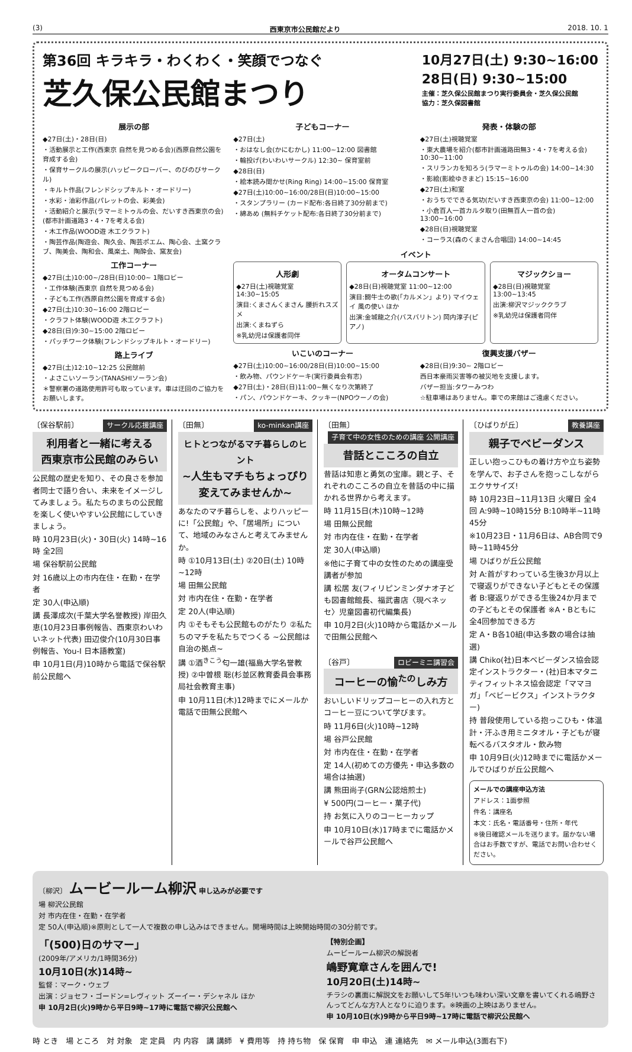(3) 西東京市公民館だより 2018. 10. 1
第36回 キラキラ・わくわく・笑顔でつなぐ
芝久保公民館まつり
10月27日(土) 9:30~16:00
28日(日) 9:30~15:00
主催：芝久保公民館まつり実行委員会・芝久保公民館
協力：芝久保図書館
展示の部
◆27日(土)・28日(日)
・活動展示と工作(西東京 自然を見つめる会)(西原自然公園を育成する会)
・保育サークルの展示(ハッピークローバー、のびのびサークル)
・キルト作品(フレンドシップキルト・オードリー)
・水彩・油彩作品(パレットの会、彩美会)
・活動紹介と展示(ラマーミトゥルの会、だいすき西東京の会)(都市計画道路3・4・7を考える会)
・木工作品(WOOD遊 木工クラフト)
・陶芸作品(陶遊会、陶久会、陶芸ポエム、陶心会、土窯クラブ、陶美会、陶和会、風楽土、陶酔会、窯友会)
工作コーナー
◆27日(土)10:00~/28日(日)10:00~ 1階ロビー
・工作体験(西東京 自然を見つめる会)
・子ども工作(西原自然公園を育成する会)
◆27日(土)10:30~16:00 2階ロビー
・クラフト体験(WOOD遊 木工クラフト)
◆28日(日)9:30~15:00 2階ロビー
・パッチワーク体験(フレンドシップキルト・オードリー)
路上ライブ
◆27日(土)12:10~12:25 公民館前
・よさこいソーラン(TANASHIソーラン会)
＊警察署の道路使用許可も取っています。車は迂回のご協力をお願いします。
子どもコーナー
◆27日(土)
・おはなし会(かにむかし) 11:00~12:00 図書館
・輪投げ(わいわいサークル) 12:30~ 保育室前
◆28日(日)
・絵本読み聞かせ(Ring Ring) 14:00~15:00 保育室
◆27日(土)10:00~16:00/28日(日)10:00~15:00
・スタンプラリー (カード配布:各日終了30分前まで)
・綿あめ (無料チケット配布:各日終了30分前まで)
発表・体験の部
◆27日(土)視聴覚室
・東大農場を紹介(都市計画道路田無3・4・7を考える会) 10:30~11:00
・スリランカを知ろう(ラマーミトゥルの会) 14:00~14:30
・影絵(影絵ゆきまど) 15:15~16:00
◆27日(土)和室
・おうちでできる気功(だいすき西東京の会) 11:00~12:00
・小倉百人一首カルタ取り(田無百人一首の会) 13:00~16:00
◆28日(日)視聴覚室
・コーラス(森のくまさん合唱団) 14:00~14:45
イベント
人形劇
◆27日(土)視聴覚室 14:30~15:05
演目:くまさんくまさん 腰折れスズメ
出演:くまねずら
※乳幼児は保護者同伴
オータムコンサート
◆28日(日)視聴覚室 11:00~12:00
演目:闘牛士の歌(「カルメン」より) マイウェイ 風の使い ほか
出演:金城龍之介(バスバリトン) 岡内淳子(ピアノ)
マジックショー
◆28日(日)視聴覚室 13:00~13:45
出演:柳沢マジッククラブ
※乳幼児は保護者同伴
いこいのコーナー
◆27日(土)10:00~16:00/28日(日)10:00~15:00
・飲み物、パウンドケーキ(実行委員会有志)
◆27日(土)・28日(日)11:00~無くなり次第終了
・パン、パウンドケーキ、クッキー(NPOウーノの会)
復興支援バザー
◆28日(日)9:30~ 2階ロビー
西日本豪雨災害等の被災地を支援します。
バザー担当:タワーみつわ
☆駐車場はありません。車での来館はご遠慮ください。
〔保谷駅前〕 サークル応援講座
利用者と一緒に考える
西東京市公民館のみらい
公民館の歴史を知り、その良さを参加者同士で語り合い、未来をイメージしてみましょう。私たちのまちの公民館を楽しく使いやすい公民館にしていきましょう。
時 10月23日(火)・30日(火) 14時~16時 全2回
場 保谷駅前公民館
対 16歳以上の市内在住・在勤・在学者
定 30人(申込順)
講 長澤成次(千葉大学名誉教授) 岸田久恵(10月23日事例報告、西東京わいわいネット代表) 田辺俊介(10月30日事例報告、You-I 日本語教室)
申 10月1日(月)10時から電話で保谷駅前公民館へ
〔田無〕 ko-minkan講座
ヒトとつながるマチ暮らしのヒント
~人生もマチもちょっぴり変えてみませんか~
あなたのマチ暮らしを、よりハッピーに!「公民館」や、「居場所」について、地域のみなさんと考えてみませんか。
時 ①10月13日(土) ②20日(土) 10時~12時
場 田無公民館
対 市内在住・在勤・在学者
定 20人(申込順)
内 ①そもそも公民館ものがたり ②私たちのマチを私たちでつくる ~公民館は自治の拠点~
講 ①酒<sup>きこう</sup>匂一雄(福島大学名誉教授) ②中曽根 聡(杉並区教育委員会事務局社会教育主事)
申 10月11日(木)12時までにメールか電話で田無公民館へ
〔田無〕 子育て中の女性のための講座 公開講座
昔話とこころの自立
昔話は知恵と勇気の宝庫。親と子、それぞれのこころの自立を昔話の中に描かれる世界から考えます。
時 11月15日(木)10時~12時
場 田無公民館
対 市内在住・在勤・在学者
定 30人(申込順)
※他に子育て中の女性のための講座受講者が参加
講 松居 友(フィリピンミンダナオ子ども図書館館長、福武書店〈現ベネッセ〉児童図書初代編集長)
申 10月2日(火)10時から電話かメールで田無公民館へ
〔谷戸〕 ロビーミニ講習会
コーヒーの愉<sup>たの</sup>しみ方
おいしいドリップコーヒーの入れ方とコーヒー豆について学びます。
時 11月6日(火)10時~12時
場 谷戸公民館
対 市内在住・在勤・在学者
定 14人(初めての方優先・申込多数の場合は抽選)
講 熊田尚子(GRN公認焙煎士)
¥ 500円(コーヒー・菓子代)
持 お気に入りのコーヒーカップ
申 10月10日(水)17時までに電話かメールで谷戸公民館へ
〔ひばりが丘〕 教養講座
親子でベビーダンス
正しい抱っこひもの着け方や立ち姿勢を学んで、お子さんを抱っこしながらエクササイズ!
時 10月23日~11月13日 火曜日 全4回 A:9時~10時15分 B:10時半~11時45分
※10月23日・11月6日は、AB合同で9時~11時45分
場 ひばりが丘公民館
対 A:首がすわっている生後3か月以上で寝返りができない子どもとその保護者 B:寝返りができる生後24か月までの子どもとその保護者 ※A・Bともに全4回参加できる方
定 A・B各10組(申込多数の場合は抽選)
講 Chiko(社)日本ベビーダンス協会認定インストラクター・(社)日本マタニティフィットネス協会認定「ママヨガ」「ベビービクス」インストラクター)
持 普段使用している抱っこひも・体温計・汗ふき用ミニタオル・子どもが寝転べるバスタオル・飲み物
申 10月9日(火)12時までに電話かメールでひばりが丘公民館へ
メールでの講座申込方法
アドレス：1面参照
件名：講座名
本文：氏名・電話番号・住所・年代
※後日確認メールを送ります。届かない場合はお手数ですが、電話でお問い合わせください。
〔柳沢〕 ムービールーム柳沢 申し込みが必要です
場 柳沢公民館
対 市内在住・在勤・在学者
定 50人(申込順)※原則として一人で複数の申し込みはできません。開場時間は上映開始時間の30分前です。
「(500)日のサマー」
(2009年/アメリカ/1時間36分)
10月10日(水)14時~
監督：マーク・ウェブ
出演：ジョセフ・ゴードン=レヴィット ズーイー・デシャネル ほか
申 10月2日(火)9時から平日9時~17時に電話で柳沢公民館へ
【特別企画】
ムービールーム柳沢の解説者
嶋野寛章さんを囲んで!
10月20日(土)14時~
チラシの裏面に解説文をお願いして5年!いつも味わい深い文章を書いてくれる嶋野さんってどんな方?人となりに迫ります。※映画の上映はありません。
申 10月10日(水)9時から平日9時~17時に電話で柳沢公民館へ
時 とき　場 ところ　対 対象　定 定員　内 内容　講 講師　¥ 費用等　持 持ち物　保 保育　申 申込　連 連絡先　✉ メール申込(3面右下)